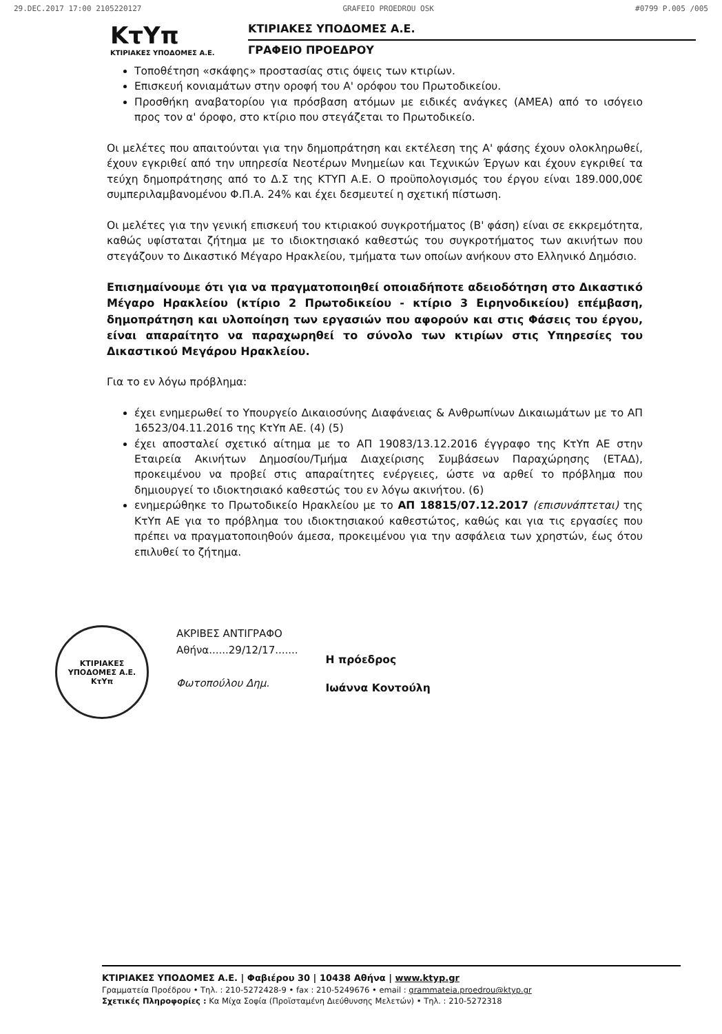29.DEC.2017 17:00 2105220127 GRAFEIO PROEDROU OSK #0799 P.005 /005
KτYπ
ΚΤΙΡΙΑΚΕΣ ΥΠΟΔΟΜΕΣ Α.Ε.
ΚΤΙΡΙΑΚΕΣ ΥΠΟΔΟΜΕΣ Α.Ε.
ΓΡΑΦΕΙΟ ΠΡΟΕΔΡΟΥ
Τοποθέτηση «σκάφης» προστασίας στις όψεις των κτιρίων.
Επισκευή κονιαμάτων στην οροφή του Α' ορόφου του Πρωτοδικείου.
Προσθήκη αναβατορίου για πρόσβαση ατόμων με ειδικές ανάγκες (ΑΜΕΑ) από το ισόγειο προς τον α' όροφο, στο κτίριο που στεγάζεται το Πρωτοδικείο.
Οι μελέτες που απαιτούνται για την δημοπράτηση και εκτέλεση της Α' φάσης έχουν ολοκληρωθεί, έχουν εγκριθεί από την υπηρεσία Νεοτέρων Μνημείων και Τεχνικών Έργων και έχουν εγκριθεί τα τεύχη δημοπράτησης από το Δ.Σ της ΚΤΥΠ Α.Ε. Ο προϋπολογισμός του έργου είναι 189.000,00€ συμπεριλαμβανομένου Φ.Π.Α. 24% και έχει δεσμευτεί η σχετική πίστωση.
Οι μελέτες για την γενική επισκευή του κτιριακού συγκροτήματος (Β' φάση) είναι σε εκκρεμότητα, καθώς υφίσταται ζήτημα με το ιδιοκτησιακό καθεστώς του συγκροτήματος των ακινήτων που στεγάζουν το Δικαστικό Μέγαρο Ηρακλείου, τμήματα των οποίων ανήκουν στο Ελληνικό Δημόσιο.
Επισημαίνουμε ότι για να πραγματοποιηθεί οποιαδήποτε αδειοδότηση στο Δικαστικό Μέγαρο Ηρακλείου (κτίριο 2 Πρωτοδικείου - κτίριο 3 Ειρηνοδικείου) επέμβαση, δημοπράτηση και υλοποίηση των εργασιών που αφορούν και στις Φάσεις του έργου, είναι απαραίτητο να παραχωρηθεί το σύνολο των κτιρίων στις Υπηρεσίες του Δικαστικού Μεγάρου Ηρακλείου.
Για το εν λόγω πρόβλημα:
έχει ενημερωθεί το Υπουργείο Δικαιοσύνης Διαφάνειας & Ανθρωπίνων Δικαιωμάτων με το ΑΠ 16523/04.11.2016 της ΚτΥπ ΑΕ. (4) (5)
έχει αποσταλεί σχετικό αίτημα με το ΑΠ 19083/13.12.2016 έγγραφο της ΚτΥπ ΑΕ στην Εταιρεία Ακινήτων Δημοσίου/Τμήμα Διαχείρισης Συμβάσεων Παραχώρησης (ΕΤΑΔ), προκειμένου να προβεί στις απαραίτητες ενέργειες, ώστε να αρθεί το πρόβλημα που δημιουργεί το ιδιοκτησιακό καθεστώς του εν λόγω ακινήτου. (6)
ενημερώθηκε το Πρωτοδικείο Ηρακλείου με το ΑΠ 18815/07.12.2017 (επισυνάπτεται) της ΚτΥπ ΑΕ για το πρόβλημα του ιδιοκτησιακού καθεστώτος, καθώς και για τις εργασίες που πρέπει να πραγματοποιηθούν άμεσα, προκειμένου για την ασφάλεια των χρηστών, έως ότου επιλυθεί το ζήτημα.
ΚΤΙΡΙΑΚΕΣ ΥΠΟΔΟΜΕΣ Α.Ε.
KτYπ
ΑΚΡΙΒΕΣ ΑΝΤΙΓΡΑΦΟ
Αθήνα......29/12/17.......
Φωτοπούλου Δημ.
Η πρόεδρος
Ιωάννα Κοντούλη
ΚΤΙΡΙΑΚΕΣ ΥΠΟΔΟΜΕΣ Α.Ε. | Φαβιέρου 30 | 10438 Αθήνα | www.ktyp.gr
Γραμματεία Προέδρου • Τηλ. : 210-5272428-9 • fax : 210-5249676 • email : grammateia.proedrou@ktyp.gr
Σχετικές Πληροφορίες : Κα Μίχα Σοφία (Προϊσταμένη Διεύθυνσης Μελετών) • Τηλ. : 210-5272318